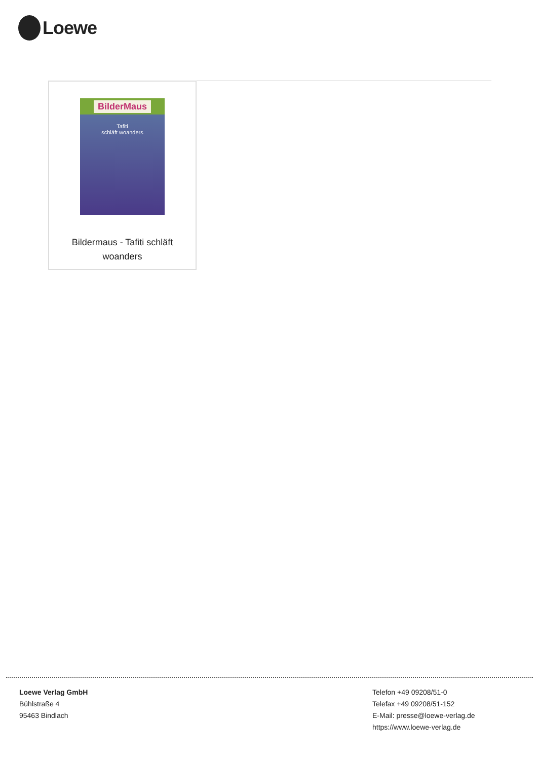Loewe
BilderMaus
Tafiti
schläft woanders
Bildermaus - Tafiti schläft
woanders
Loewe Verlag GmbH
Bühlstraße 4
95463 Bindlach
Telefon +49 09208/51-0
Telefax +49 09208/51-152
E-Mail: presse@loewe-verlag.de
https://www.loewe-verlag.de